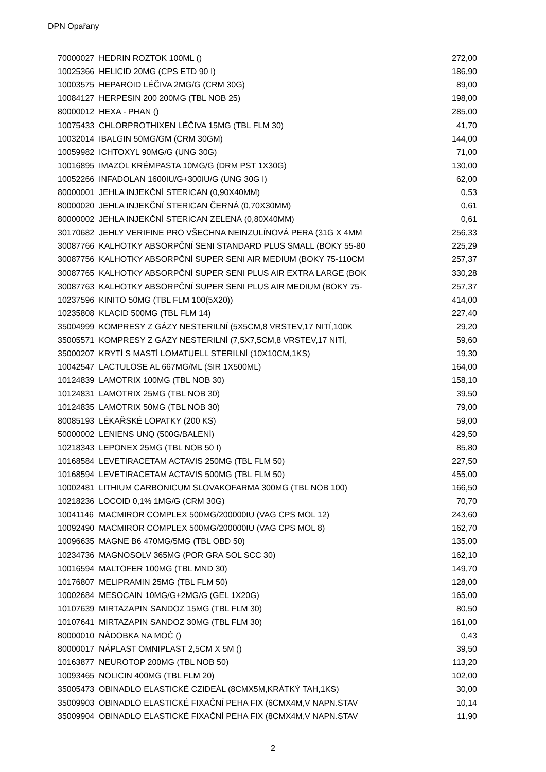DPN Opařany
| 70000027 | HEDRIN ROZTOK 100ML () | 272,00 |
| 10025366 | HELICID 20MG (CPS ETD 90 I) | 186,90 |
| 10003575 | HEPAROID LÉČIVA 2MG/G (CRM 30G) | 89,00 |
| 10084127 | HERPESIN 200 200MG (TBL NOB 25) | 198,00 |
| 80000012 | HEXA - PHAN () | 285,00 |
| 10075433 | CHLORPROTHIXEN LÉČIVA 15MG (TBL FLM 30) | 41,70 |
| 10032014 | IBALGIN 50MG/GM (CRM 30GM) | 144,00 |
| 10059982 | ICHTOXYL 90MG/G (UNG 30G) | 71,00 |
| 10016895 | IMAZOL KRÉMPASTA 10MG/G (DRM PST 1X30G) | 130,00 |
| 10052266 | INFADOLAN 1600IU/G+300IU/G (UNG 30G I) | 62,00 |
| 80000001 | JEHLA INJEKČNÍ STERICAN (0,90X40MM) | 0,53 |
| 80000020 | JEHLA INJEKČNÍ STERICAN ČERNÁ (0,70X30MM) | 0,61 |
| 80000002 | JEHLA INJEKČNÍ STERICAN ZELENÁ (0,80X40MM) | 0,61 |
| 30170682 | JEHLY VERIFINE PRO VŠECHNA NEINZULÍNOVÁ PERA (31G X 4MM | 256,33 |
| 30087766 | KALHOTKY ABSORPČNÍ SENI STANDARD PLUS SMALL (BOKY 55-80 | 225,29 |
| 30087756 | KALHOTKY ABSORPČNÍ SUPER SENI AIR MEDIUM (BOKY 75-110CM | 257,37 |
| 30087765 | KALHOTKY ABSORPČNÍ SUPER SENI PLUS AIR EXTRA LARGE (BOK | 330,28 |
| 30087763 | KALHOTKY ABSORPČNÍ SUPER SENI PLUS AIR MEDIUM (BOKY 75- | 257,37 |
| 10237596 | KINITO 50MG (TBL FLM 100(5X20)) | 414,00 |
| 10235808 | KLACID 500MG (TBL FLM 14) | 227,40 |
| 35004999 | KOMPRESY Z GÁZY NESTERILNÍ (5X5CM,8 VRSTEV,17 NITÍ,100K | 29,20 |
| 35005571 | KOMPRESY Z GÁZY NESTERILNÍ (7,5X7,5CM,8 VRSTEV,17 NITÍ, | 59,60 |
| 35000207 | KRYTÍ S MASTÍ LOMATUELL STERILNÍ (10X10CM,1KS) | 19,30 |
| 10042547 | LACTULOSE AL 667MG/ML (SIR 1X500ML) | 164,00 |
| 10124839 | LAMOTRIX 100MG (TBL NOB 30) | 158,10 |
| 10124831 | LAMOTRIX 25MG (TBL NOB 30) | 39,50 |
| 10124835 | LAMOTRIX 50MG (TBL NOB 30) | 79,00 |
| 80085193 | LÉKAŘSKÉ LOPATKY (200 KS) | 59,00 |
| 50000002 | LENIENS UNQ (500G/BALENÍ) | 429,50 |
| 10218343 | LEPONEX 25MG (TBL NOB 50 I) | 85,80 |
| 10168584 | LEVETIRACETAM ACTAVIS 250MG (TBL FLM 50) | 227,50 |
| 10168594 | LEVETIRACETAM ACTAVIS 500MG (TBL FLM 50) | 455,00 |
| 10002481 | LITHIUM CARBONICUM SLOVAKOFARMA 300MG (TBL NOB 100) | 166,50 |
| 10218236 | LOCOID 0,1% 1MG/G (CRM 30G) | 70,70 |
| 10041146 | MACMIROR COMPLEX 500MG/200000IU (VAG CPS MOL 12) | 243,60 |
| 10092490 | MACMIROR COMPLEX 500MG/200000IU (VAG CPS MOL 8) | 162,70 |
| 10096635 | MAGNE B6 470MG/5MG (TBL OBD 50) | 135,00 |
| 10234736 | MAGNOSOLV 365MG (POR GRA SOL SCC 30) | 162,10 |
| 10016594 | MALTOFER 100MG (TBL MND 30) | 149,70 |
| 10176807 | MELIPRAMIN 25MG (TBL FLM 50) | 128,00 |
| 10002684 | MESOCAIN 10MG/G+2MG/G (GEL 1X20G) | 165,00 |
| 10107639 | MIRTAZAPIN SANDOZ 15MG (TBL FLM 30) | 80,50 |
| 10107641 | MIRTAZAPIN SANDOZ 30MG (TBL FLM 30) | 161,00 |
| 80000010 | NÁDOBKA NA MOČ () | 0,43 |
| 80000017 | NÁPLAST OMNIPLAST 2,5CM X 5M () | 39,50 |
| 10163877 | NEUROTOP 200MG (TBL NOB 50) | 113,20 |
| 10093465 | NOLICIN 400MG (TBL FLM 20) | 102,00 |
| 35005473 | OBINADLO ELASTICKÉ CZIDEÁL (8CMX5M,KRÁTKÝ TAH,1KS) | 30,00 |
| 35009903 | OBINADLO ELASTICKÉ FIXAČNÍ PEHA FIX (6CMX4M,V NAPN.STAV | 10,14 |
| 35009904 | OBINADLO ELASTICKÉ FIXAČNÍ PEHA FIX (8CMX4M,V NAPN.STAV | 11,90 |
2